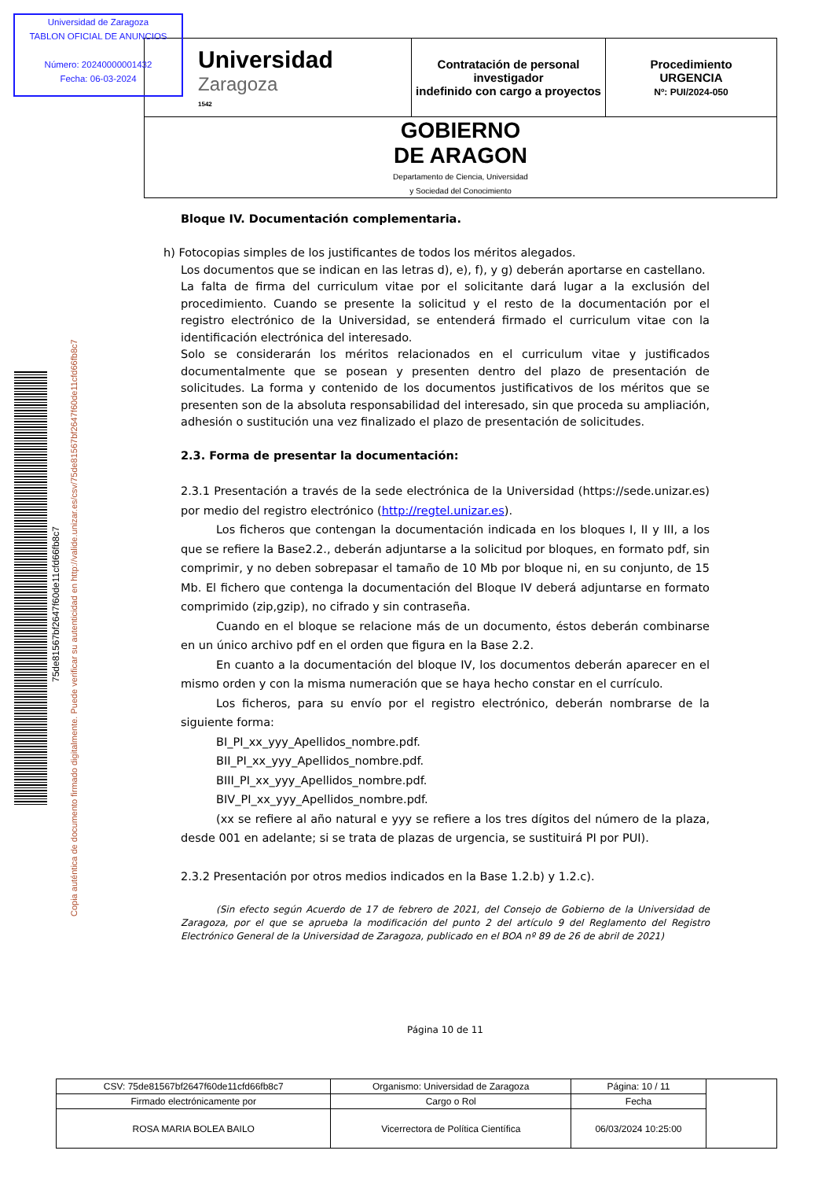Universidad de Zaragoza
TABLON OFICIAL DE ANUNCIOS
Número: 20240000001432
Fecha: 06-03-2024
| Universidad Zaragoza 1542 | Contratación de personal investigador indefinido con cargo a proyectos | Procedimiento URGENCIA Nº: PUI/2024-050 |
| GOBIERNO DE ARAGON Departamento de Ciencia, Universidad y Sociedad del Conocimiento | | |
75de81567bf2647f60de11cfd66fb8c7
Copia auténtica de documento firmado digitalmente. Puede verificar su autenticidad en http://valide.unizar.es/csv/75de81567bf2647f60de11cfd66fb8c7
Bloque IV. Documentación complementaria.
h) Fotocopias simples de los justificantes de todos los méritos alegados.
Los documentos que se indican en las letras d), e), f), y g) deberán aportarse en castellano.
La falta de firma del curriculum vitae por el solicitante dará lugar a la exclusión del procedimiento. Cuando se presente la solicitud y el resto de la documentación por el registro electrónico de la Universidad, se entenderá firmado el curriculum vitae con la identificación electrónica del interesado.
Solo se considerarán los méritos relacionados en el curriculum vitae y justificados documentalmente que se posean y presenten dentro del plazo de presentación de solicitudes. La forma y contenido de los documentos justificativos de los méritos que se presenten son de la absoluta responsabilidad del interesado, sin que proceda su ampliación, adhesión o sustitución una vez finalizado el plazo de presentación de solicitudes.
2.3. Forma de presentar la documentación:
2.3.1 Presentación a través de la sede electrónica de la Universidad (https://sede.unizar.es) por medio del registro electrónico (http://regtel.unizar.es).
Los ficheros que contengan la documentación indicada en los bloques I, II y III, a los que se refiere la Base2.2., deberán adjuntarse a la solicitud por bloques, en formato pdf, sin comprimir, y no deben sobrepasar el tamaño de 10 Mb por bloque ni, en su conjunto, de 15 Mb. El fichero que contenga la documentación del Bloque IV deberá adjuntarse en formato comprimido (zip,gzip), no cifrado y sin contraseña.
Cuando en el bloque se relacione más de un documento, éstos deberán combinarse en un único archivo pdf en el orden que figura en la Base 2.2.
En cuanto a la documentación del bloque IV, los documentos deberán aparecer en el mismo orden y con la misma numeración que se haya hecho constar en el currículo.
Los ficheros, para su envío por el registro electrónico, deberán nombrarse de la siguiente forma:
BI_PI_xx_yyy_Apellidos_nombre.pdf.
BII_PI_xx_yyy_Apellidos_nombre.pdf.
BIII_PI_xx_yyy_Apellidos_nombre.pdf.
BIV_PI_xx_yyy_Apellidos_nombre.pdf.
(xx se refiere al año natural e yyy se refiere a los tres dígitos del número de la plaza, desde 001 en adelante; si se trata de plazas de urgencia, se sustituirá PI por PUI).
2.3.2 Presentación por otros medios indicados en la Base 1.2.b) y 1.2.c).
(Sin efecto según Acuerdo de 17 de febrero de 2021, del Consejo de Gobierno de la Universidad de Zaragoza, por el que se aprueba la modificación del punto 2 del artículo 9 del Reglamento del Registro Electrónico General de la Universidad de Zaragoza, publicado en el BOA nº 89 de 26 de abril de 2021)
Página 10 de 11
| CSV: 75de81567bf2647f60de11cfd66fb8c7 | Organismo: Universidad de Zaragoza | Página: 10 / 11 | |
| Firmado electrónicamente por | Cargo o Rol | Fecha | |
| ROSA MARIA BOLEA BAILO | Vicerrectora de Política Científica | 06/03/2024 10:25:00 | |